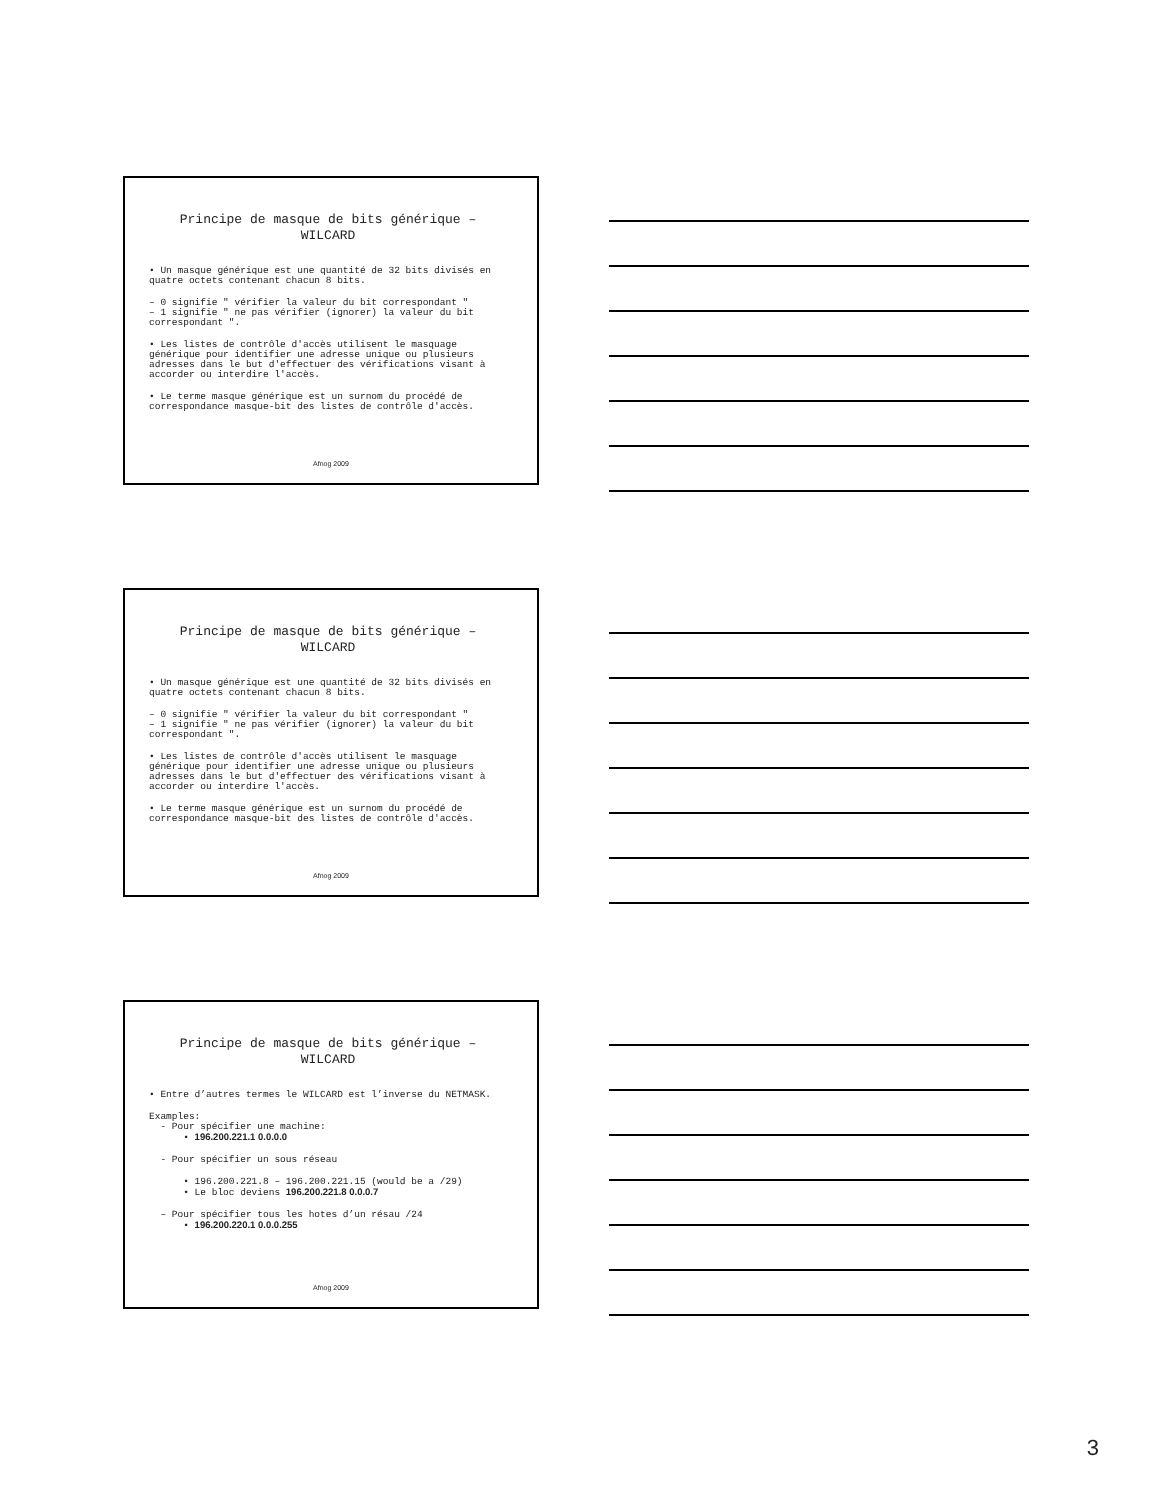Principe de masque de bits générique – WILCARD
• Un masque générique est une quantité de 32 bits divisés en quatre octets contenant chacun 8 bits.
– 0 signifie " vérifier la valeur du bit correspondant "
– 1 signifie " ne pas vérifier (ignorer) la valeur du bit correspondant ".
• Les listes de contrôle d'accès utilisent le masquage générique pour identifier une adresse unique ou plusieurs adresses dans le but d'effectuer des vérifications visant à accorder ou interdire l'accès.
• Le terme masque générique est un surnom du procédé de correspondance masque-bit des listes de contrôle d'accès.
Afnog 2009
Principe de masque de bits générique – WILCARD
• Un masque générique est une quantité de 32 bits divisés en quatre octets contenant chacun 8 bits.
– 0 signifie " vérifier la valeur du bit correspondant "
– 1 signifie " ne pas vérifier (ignorer) la valeur du bit correspondant ".
• Les listes de contrôle d'accès utilisent le masquage générique pour identifier une adresse unique ou plusieurs adresses dans le but d'effectuer des vérifications visant à accorder ou interdire l'accès.
• Le terme masque générique est un surnom du procédé de correspondance masque-bit des listes de contrôle d'accès.
Afnog 2009
Principe de masque de bits générique – WILCARD
• Entre d’autres termes le WILCARD est l’inverse du NETMASK.
Examples:
- Pour spécifier une machine:
• 196.200.221.1 0.0.0.0
- Pour spécifier un sous réseau
• 196.200.221.8 – 196.200.221.15 (would be a /29)
• Le bloc deviens 196.200.221.8 0.0.0.7
– Pour spécifier tous les hotes d’un résau /24
• 196.200.220.1 0.0.0.255
Afnog 2009
3